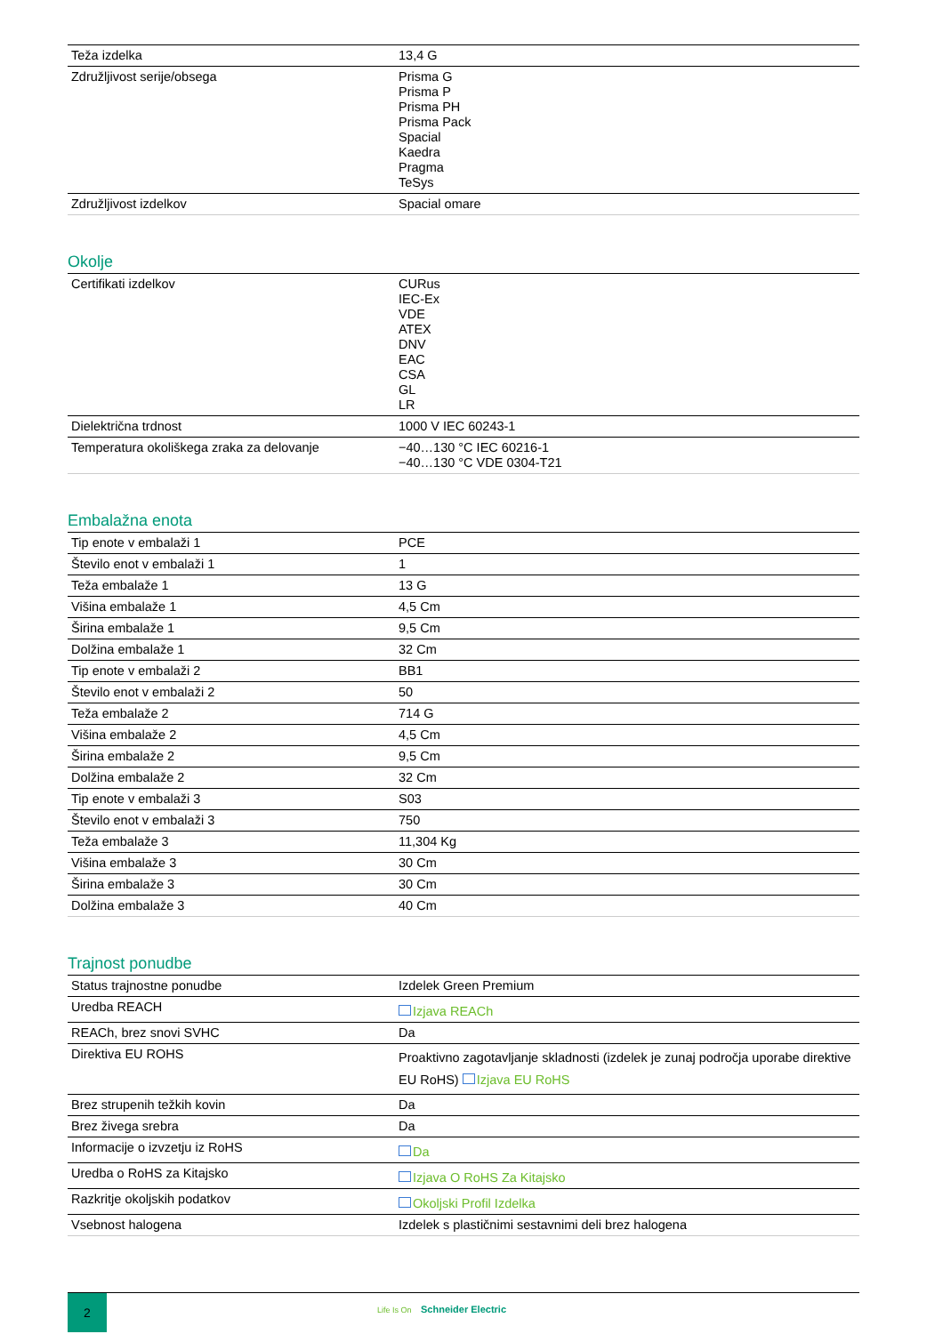| Teža izdelka | 13,4 G |
| Združljivost serije/obsega | Prisma G Prisma P Prisma PH Prisma Pack Spacial Kaedra Pragma TeSys |
| Združljivost izdelkov | Spacial omare |
Okolje
| Certifikati izdelkov | CURus IEC-Ex VDE ATEX DNV EAC CSA GL LR |
| Dielektrična trdnost | 1000 V IEC 60243-1 |
| Temperatura okoliškega zraka za delovanje | −40…130 °C IEC 60216-1 −40…130 °C VDE 0304-T21 |
Embalažna enota
| Tip enote v embalaži 1 | PCE |
| Število enot v embalaži 1 | 1 |
| Teža embalaže 1 | 13 G |
| Višina embalaže 1 | 4,5 Cm |
| Širina embalaže 1 | 9,5 Cm |
| Dolžina embalaže 1 | 32 Cm |
| Tip enote v embalaži 2 | BB1 |
| Število enot v embalaži 2 | 50 |
| Teža embalaže 2 | 714 G |
| Višina embalaže 2 | 4,5 Cm |
| Širina embalaže 2 | 9,5 Cm |
| Dolžina embalaže 2 | 32 Cm |
| Tip enote v embalaži 3 | S03 |
| Število enot v embalaži 3 | 750 |
| Teža embalaže 3 | 11,304 Kg |
| Višina embalaže 3 | 30 Cm |
| Širina embalaže 3 | 30 Cm |
| Dolžina embalaže 3 | 40 Cm |
Trajnost ponudbe
| Status trajnostne ponudbe | Izdelek Green Premium |
| Uredba REACH | Izjava REACh |
| REACh, brez snovi SVHC | Da |
| Direktiva EU ROHS | Proaktivno zagotavljanje skladnosti (izdelek je zunaj področja uporabe direktive EU RoHS) Izjava EU RoHS |
| Brez strupenih težkih kovin | Da |
| Brez živega srebra | Da |
| Informacije o izvzetju iz RoHS | Da |
| Uredba o RoHS za Kitajsko | Izjava O RoHS Za Kitajsko |
| Razkritje okoljskih podatkov | Okoljski Profil Izdelka |
| Vsebnost halogena | Izdelek s plastičnimi sestavnimi deli brez halogena |
2
Life Is On Schneider Electric